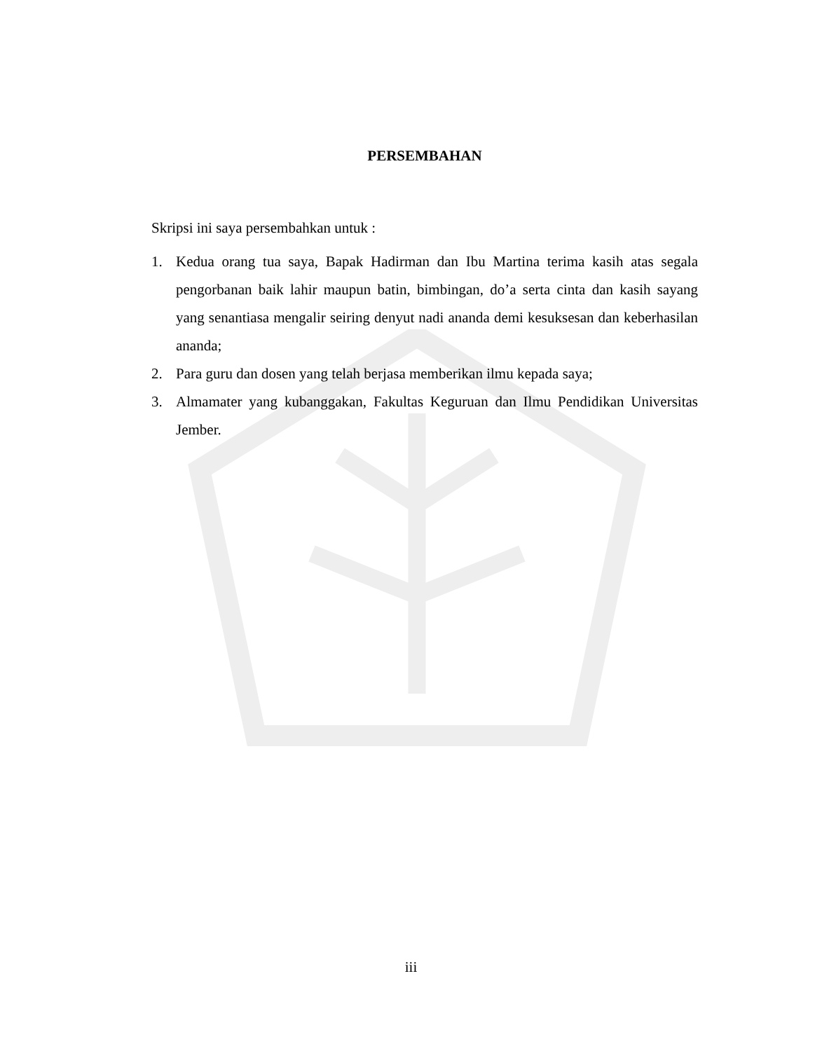PERSEMBAHAN
Skripsi ini saya persembahkan untuk :
1. Kedua orang tua saya, Bapak Hadirman dan Ibu Martina terima kasih atas segala pengorbanan baik lahir maupun batin, bimbingan, do’a serta cinta dan kasih sayang yang senantiasa mengalir seiring denyut nadi ananda demi kesuksesan dan keberhasilan ananda;
2. Para guru dan dosen yang telah berjasa memberikan ilmu kepada saya;
3. Almamater yang kubanggakan, Fakultas Keguruan dan Ilmu Pendidikan Universitas Jember.
iii